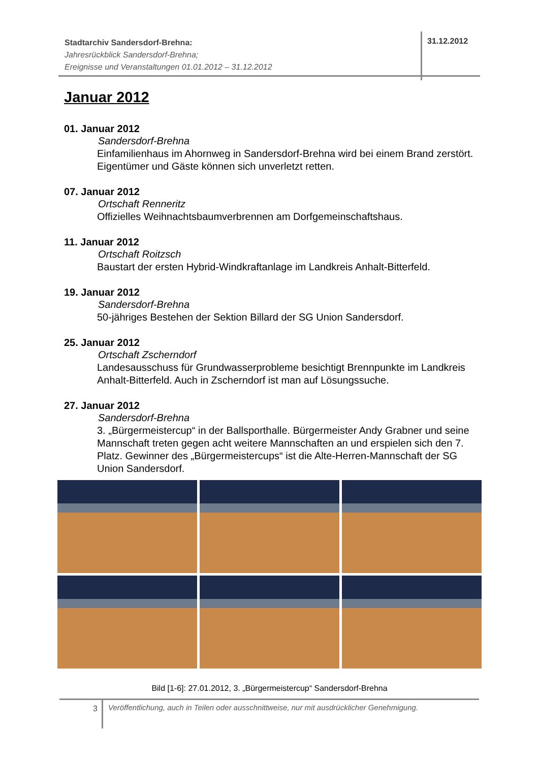Stadtarchiv Sandersdorf-Brehna:
Jahresrückblick Sandersdorf-Brehna;
Ereignisse und Veranstaltungen 01.01.2012 – 31.12.2012
31.12.2012
Januar 2012
01. Januar 2012
Sandersdorf-Brehna
Einfamilienhaus im Ahornweg in Sandersdorf-Brehna wird bei einem Brand zerstört. Eigentümer und Gäste können sich unverletzt retten.
07. Januar 2012
Ortschaft Renneritz
Offizielles Weihnachtsbaumverbrennen am Dorfgemeinschaftshaus.
11. Januar 2012
Ortschaft Roitzsch
Baustart der ersten Hybrid-Windkraftanlage im Landkreis Anhalt-Bitterfeld.
19. Januar 2012
Sandersdorf-Brehna
50-jähriges Bestehen der Sektion Billard der SG Union Sandersdorf.
25. Januar 2012
Ortschaft Zscherndorf
Landesausschuss für Grundwasserprobleme besichtigt Brennpunkte im Landkreis Anhalt-Bitterfeld. Auch in Zscherndorf ist man auf Lösungssuche.
27. Januar 2012
Sandersdorf-Brehna
3. „Bürgermeistercup“ in der Ballsporthalle. Bürgermeister Andy Grabner und seine Mannschaft treten gegen acht weitere Mannschaften an und erspielen sich den 7. Platz. Gewinner des „Bürgermeistercups“ ist die Alte-Herren-Mannschaft der SG Union Sandersdorf.
Bild [1-6]: 27.01.2012, 3. „Bürgermeistercup“ Sandersdorf-Brehna
3
Veröffentlichung, auch in Teilen oder ausschnittweise, nur mit ausdrücklicher Genehmigung.